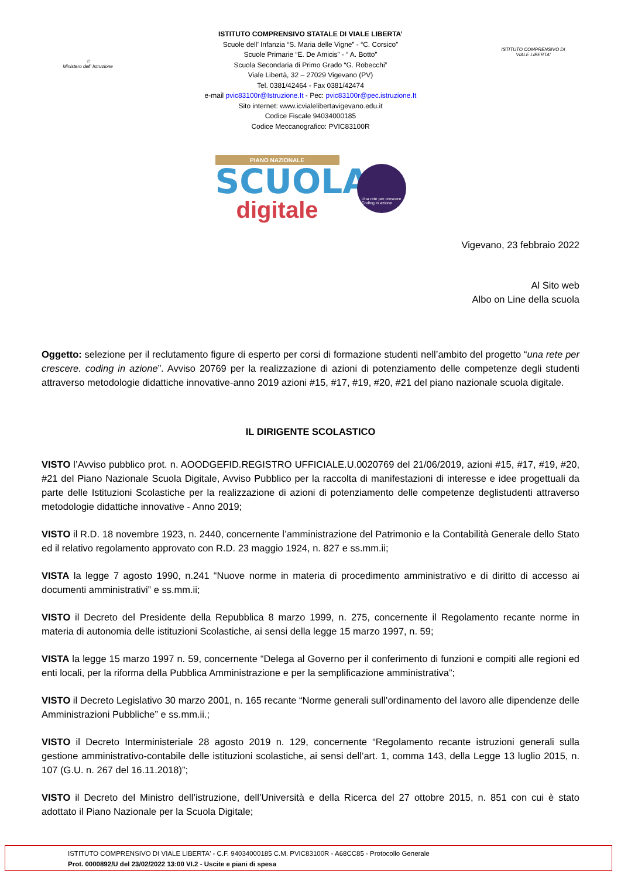☆
Ministero dell' Istruzione
ISTITUTO COMPRENSIVO STATALE DI VIALE LIBERTA’
Scuole dell’ Infanzia “S. Maria delle Vigne” - “C. Corsico”
Scuole Primarie “E. De Amicis” - “ A. Botto”
Scuola Secondaria di Primo Grado “G. Robecchi”
Viale Libertà, 32 – 27029 Vigevano (PV)
Tel. 0381/42464 - Fax 0381/42474
e-mail pvic83100r@Istruzione.It - Pec: pvic83100r@pec.istruzione.It
Sito internet: www.icvialelibertavigevano.edu.it
Codice Fiscale 94034000185
Codice Meccanografico: PVIC83100R
ISTITUTO COMPRENSIVO DI VIALE LIBERTA'
PIANO NAZIONALE
SCUOLA
digitale
Una rete per crescere
Coding in azione
Vigevano, 23 febbraio 2022
Al Sito web
Albo on Line della scuola
Oggetto: selezione per il reclutamento figure di esperto per corsi di formazione studenti nell’ambito del progetto “una rete per crescere. coding in azione”. Avviso 20769 per la realizzazione di azioni di potenziamento delle competenze degli studenti attraverso metodologie didattiche innovative-anno 2019 azioni #15, #17, #19, #20, #21 del piano nazionale scuola digitale.
IL DIRIGENTE SCOLASTICO
VISTO l’Avviso pubblico prot. n. AOODGEFID.REGISTRO UFFICIALE.U.0020769 del 21/06/2019, azioni #15, #17, #19, #20, #21 del Piano Nazionale Scuola Digitale, Avviso Pubblico per la raccolta di manifestazioni di interesse e idee progettuali da parte delle Istituzioni Scolastiche per la realizzazione di azioni di potenziamento delle competenze deglistudenti attraverso metodologie didattiche innovative - Anno 2019;
VISTO il R.D. 18 novembre 1923, n. 2440, concernente l’amministrazione del Patrimonio e la Contabilità Generale dello Stato ed il relativo regolamento approvato con R.D. 23 maggio 1924, n. 827 e ss.mm.ii;
VISTA la legge 7 agosto 1990, n.241 “Nuove norme in materia di procedimento amministrativo e di diritto di accesso ai documenti amministrativi” e ss.mm.ii;
VISTO il Decreto del Presidente della Repubblica 8 marzo 1999, n. 275, concernente il Regolamento recante norme in materia di autonomia delle istituzioni Scolastiche, ai sensi della legge 15 marzo 1997, n. 59;
VISTA la legge 15 marzo 1997 n. 59, concernente “Delega al Governo per il conferimento di funzioni e compiti alle regioni ed enti locali, per la riforma della Pubblica Amministrazione e per la semplificazione amministrativa”;
VISTO il Decreto Legislativo 30 marzo 2001, n. 165 recante “Norme generali sull’ordinamento del lavoro alle dipendenze delle Amministrazioni Pubbliche” e ss.mm.ii.;
VISTO il Decreto Interministeriale 28 agosto 2019 n. 129, concernente “Regolamento recante istruzioni generali sulla gestione amministrativo-contabile delle istituzioni scolastiche, ai sensi dell’art. 1, comma 143, della Legge 13 luglio 2015, n. 107 (G.U. n. 267 del 16.11.2018)”;
VISTO il Decreto del Ministro dell’istruzione, dell’Università e della Ricerca del 27 ottobre 2015, n. 851 con cui è stato adottato il Piano Nazionale per la Scuola Digitale;
ISTITUTO COMPRENSIVO DI VIALE LIBERTA' - C.F. 94034000185 C.M. PVIC83100R - A68CC85 - Protocollo Generale
Prot. 0000892/U del 23/02/2022 13:00 VI.2 - Uscite e piani di spesa